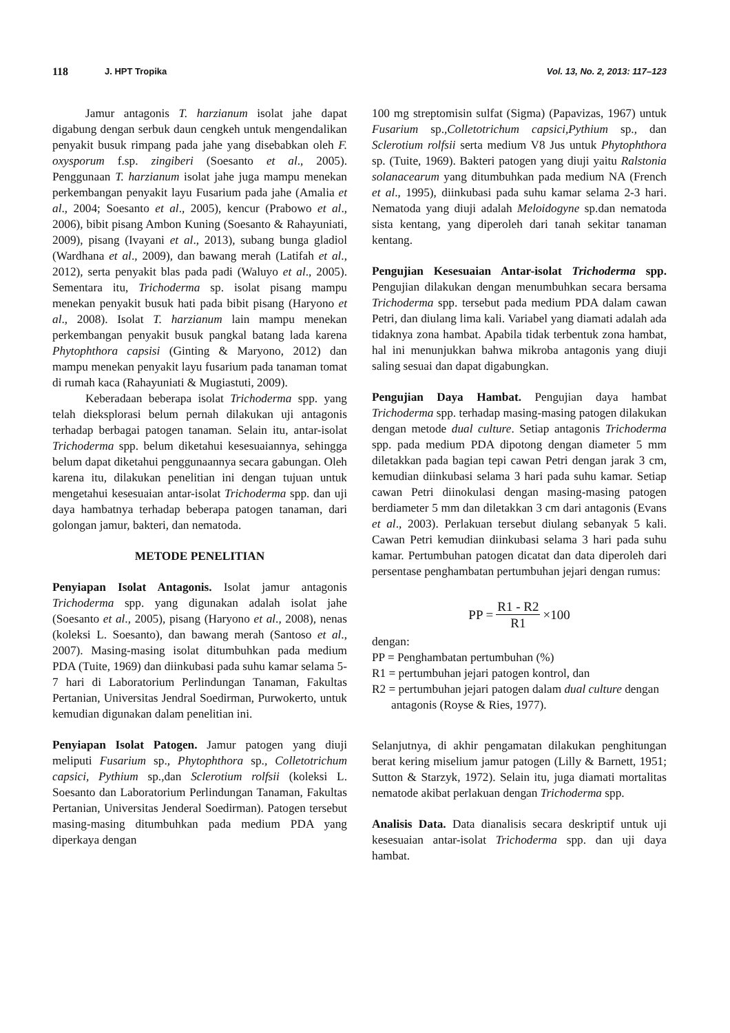118 J. HPT Tropika Vol. 13, No. 2, 2013: 117–123
Jamur antagonis T. harzianum isolat jahe dapat digabung dengan serbuk daun cengkeh untuk mengendalikan penyakit busuk rimpang pada jahe yang disebabkan oleh F. oxysporum f.sp. zingiberi (Soesanto et al., 2005). Penggunaan T. harzianum isolat jahe juga mampu menekan perkembangan penyakit layu Fusarium pada jahe (Amalia et al., 2004; Soesanto et al., 2005), kencur (Prabowo et al., 2006), bibit pisang Ambon Kuning (Soesanto & Rahayuniati, 2009), pisang (Ivayani et al., 2013), subang bunga gladiol (Wardhana et al., 2009), dan bawang merah (Latifah et al., 2012), serta penyakit blas pada padi (Waluyo et al., 2005). Sementara itu, Trichoderma sp. isolat pisang mampu menekan penyakit busuk hati pada bibit pisang (Haryono et al., 2008). Isolat T. harzianum lain mampu menekan perkembangan penyakit busuk pangkal batang lada karena Phytophthora capsisi (Ginting & Maryono, 2012) dan mampu menekan penyakit layu fusarium pada tanaman tomat di rumah kaca (Rahayuniati & Mugiastuti, 2009).
Keberadaan beberapa isolat Trichoderma spp. yang telah dieksplorasi belum pernah dilakukan uji antagonis terhadap berbagai patogen tanaman. Selain itu, antar-isolat Trichoderma spp. belum diketahui kesesuaiannya, sehingga belum dapat diketahui penggunaannya secara gabungan. Oleh karena itu, dilakukan penelitian ini dengan tujuan untuk mengetahui kesesuaian antar-isolat Trichoderma spp. dan uji daya hambatnya terhadap beberapa patogen tanaman, dari golongan jamur, bakteri, dan nematoda.
METODE PENELITIAN
Penyiapan Isolat Antagonis. Isolat jamur antagonis Trichoderma spp. yang digunakan adalah isolat jahe (Soesanto et al., 2005), pisang (Haryono et al., 2008), nenas (koleksi L. Soesanto), dan bawang merah (Santoso et al., 2007). Masing-masing isolat ditumbuhkan pada medium PDA (Tuite, 1969) dan diinkubasi pada suhu kamar selama 5-7 hari di Laboratorium Perlindungan Tanaman, Fakultas Pertanian, Universitas Jendral Soedirman, Purwokerto, untuk kemudian digunakan dalam penelitian ini.
Penyiapan Isolat Patogen. Jamur patogen yang diuji meliputi Fusarium sp., Phytophthora sp., Colletotrichum capsici, Pythium sp.,dan Sclerotium rolfsii (koleksi L. Soesanto dan Laboratorium Perlindungan Tanaman, Fakultas Pertanian, Universitas Jenderal Soedirman). Patogen tersebut masing-masing ditumbuhkan pada medium PDA yang diperkaya dengan
100 mg streptomisin sulfat (Sigma) (Papavizas, 1967) untuk Fusarium sp.,Colletotrichum capsici,Pythium sp., dan Sclerotium rolfsii serta medium V8 Jus untuk Phytophthora sp. (Tuite, 1969). Bakteri patogen yang diuji yaitu Ralstonia solanacearum yang ditumbuhkan pada medium NA (French et al., 1995), diinkubasi pada suhu kamar selama 2-3 hari. Nematoda yang diuji adalah Meloidogyne sp.dan nematoda sista kentang, yang diperoleh dari tanah sekitar tanaman kentang.
Pengujian Kesesuaian Antar-isolat Trichoderma spp. Pengujian dilakukan dengan menumbuhkan secara bersama Trichoderma spp. tersebut pada medium PDA dalam cawan Petri, dan diulang lima kali. Variabel yang diamati adalah ada tidaknya zona hambat. Apabila tidak terbentuk zona hambat, hal ini menunjukkan bahwa mikroba antagonis yang diuji saling sesuai dan dapat digabungkan.
Pengujian Daya Hambat. Pengujian daya hambat Trichoderma spp. terhadap masing-masing patogen dilakukan dengan metode dual culture. Setiap antagonis Trichoderma spp. pada medium PDA dipotong dengan diameter 5 mm diletakkan pada bagian tepi cawan Petri dengan jarak 3 cm, kemudian diinkubasi selama 3 hari pada suhu kamar. Setiap cawan Petri diinokulasi dengan masing-masing patogen berdiameter 5 mm dan diletakkan 3 cm dari antagonis (Evans et al., 2003). Perlakuan tersebut diulang sebanyak 5 kali. Cawan Petri kemudian diinkubasi selama 3 hari pada suhu kamar. Pertumbuhan patogen dicatat dan data diperoleh dari persentase penghambatan pertumbuhan jejari dengan rumus:
PP = R1 - R2 R1 ×100
dengan:
PP = Penghambatan pertumbuhan (%)
R1 = pertumbuhan jejari patogen kontrol, dan
R2 = pertumbuhan jejari patogen dalam dual culture dengan antagonis (Royse & Ries, 1977).
Selanjutnya, di akhir pengamatan dilakukan penghitungan berat kering miselium jamur patogen (Lilly & Barnett, 1951; Sutton & Starzyk, 1972). Selain itu, juga diamati mortalitas nematode akibat perlakuan dengan Trichoderma spp.
Analisis Data. Data dianalisis secara deskriptif untuk uji kesesuaian antar-isolat Trichoderma spp. dan uji daya hambat.